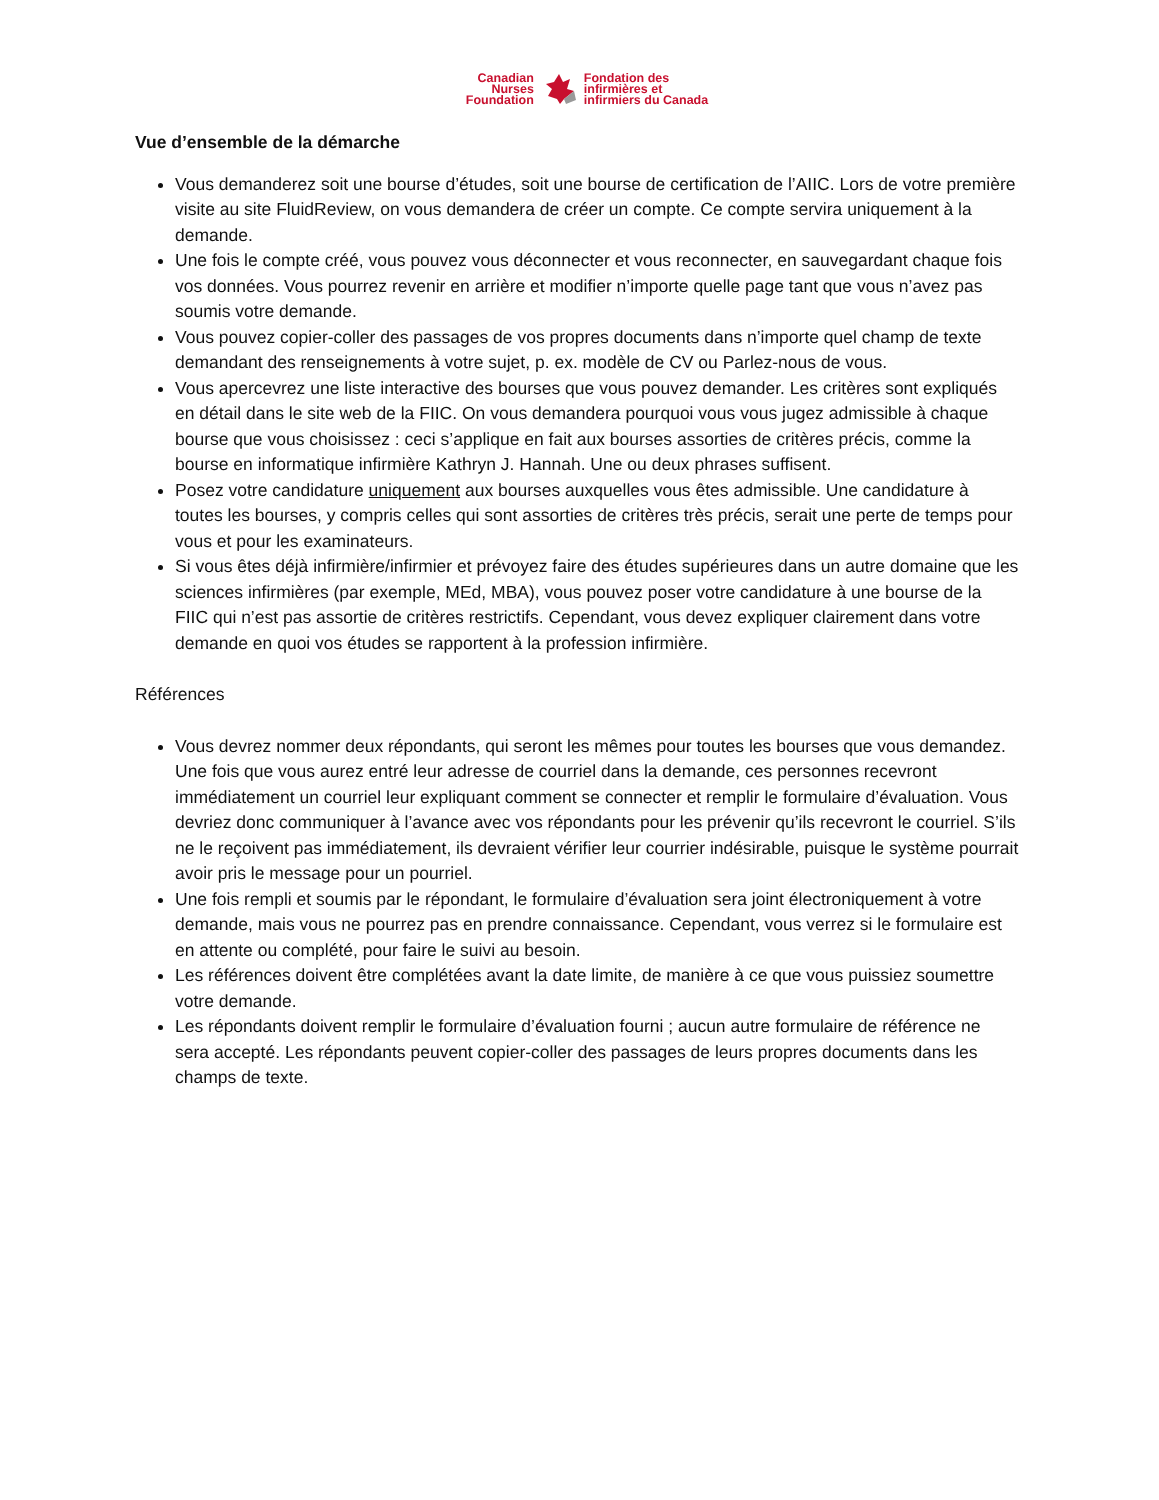Canadian
Nurses
Foundation
Fondation des
infirmières et
infirmiers du Canada
Vue d’ensemble de la démarche
Vous demanderez soit une bourse d’études, soit une bourse de certification de l’AIIC. Lors de votre première visite au site FluidReview, on vous demandera de créer un compte. Ce compte servira uniquement à la demande.
Une fois le compte créé, vous pouvez vous déconnecter et vous reconnecter, en sauvegardant chaque fois vos données. Vous pourrez revenir en arrière et modifier n’importe quelle page tant que vous n’avez pas soumis votre demande.
Vous pouvez copier-coller des passages de vos propres documents dans n’importe quel champ de texte demandant des renseignements à votre sujet, p. ex. modèle de CV ou Parlez-nous de vous.
Vous apercevrez une liste interactive des bourses que vous pouvez demander. Les critères sont expliqués en détail dans le site web de la FIIC. On vous demandera pourquoi vous vous jugez admissible à chaque bourse que vous choisissez : ceci s’applique en fait aux bourses assorties de critères précis, comme la bourse en informatique infirmière Kathryn J. Hannah. Une ou deux phrases suffisent.
Posez votre candidature uniquement aux bourses auxquelles vous êtes admissible. Une candidature à toutes les bourses, y compris celles qui sont assorties de critères très précis, serait une perte de temps pour vous et pour les examinateurs.
Si vous êtes déjà infirmière/infirmier et prévoyez faire des études supérieures dans un autre domaine que les sciences infirmières (par exemple, MEd, MBA), vous pouvez poser votre candidature à une bourse de la FIIC qui n’est pas assortie de critères restrictifs. Cependant, vous devez expliquer clairement dans votre demande en quoi vos études se rapportent à la profession infirmière.
Références
Vous devrez nommer deux répondants, qui seront les mêmes pour toutes les bourses que vous demandez. Une fois que vous aurez entré leur adresse de courriel dans la demande, ces personnes recevront immédiatement un courriel leur expliquant comment se connecter et remplir le formulaire d’évaluation. Vous devriez donc communiquer à l’avance avec vos répondants pour les prévenir qu’ils recevront le courriel. S’ils ne le reçoivent pas immédiatement, ils devraient vérifier leur courrier indésirable, puisque le système pourrait avoir pris le message pour un pourriel.
Une fois rempli et soumis par le répondant, le formulaire d’évaluation sera joint électroniquement à votre demande, mais vous ne pourrez pas en prendre connaissance. Cependant, vous verrez si le formulaire est en attente ou complété, pour faire le suivi au besoin.
Les références doivent être complétées avant la date limite, de manière à ce que vous puissiez soumettre votre demande.
Les répondants doivent remplir le formulaire d’évaluation fourni ; aucun autre formulaire de référence ne sera accepté. Les répondants peuvent copier-coller des passages de leurs propres documents dans les champs de texte.